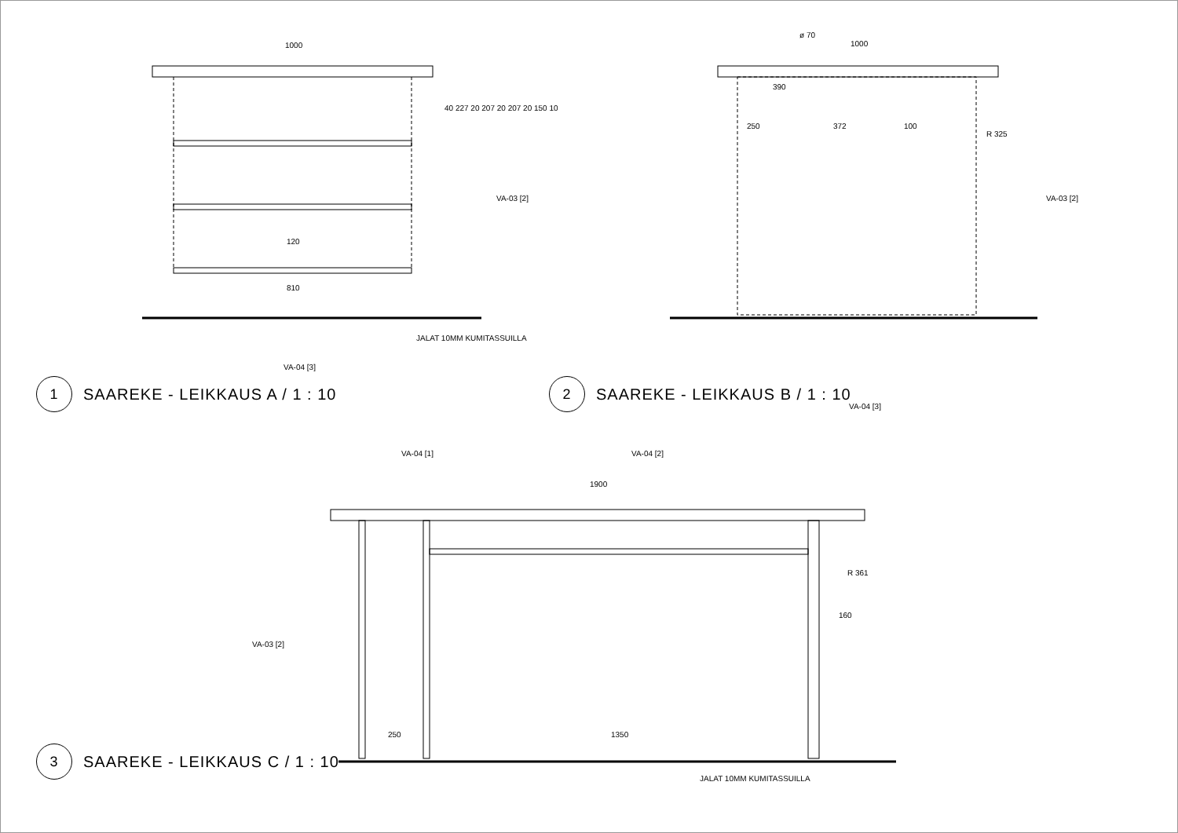1000
120
810
VA-03 [2]
JALAT 10MM KUMITASSUILLA
ø 70
1000
390
250
372
100
R 325
VA-03 [2]
1900
R 361
160
VA-03 [2]
250
1350
JALAT 10MM KUMITASSUILLA
VA-04 [3]
VA-04 [3]
VA-04 [1]
VA-04 [2]
40 227 20 207 20 207 20 150 10
1 SAAREKE - LEIKKAUS A / 1 : 10
2 SAAREKE - LEIKKAUS B / 1 : 10
3 SAAREKE - LEIKKAUS C / 1 : 10